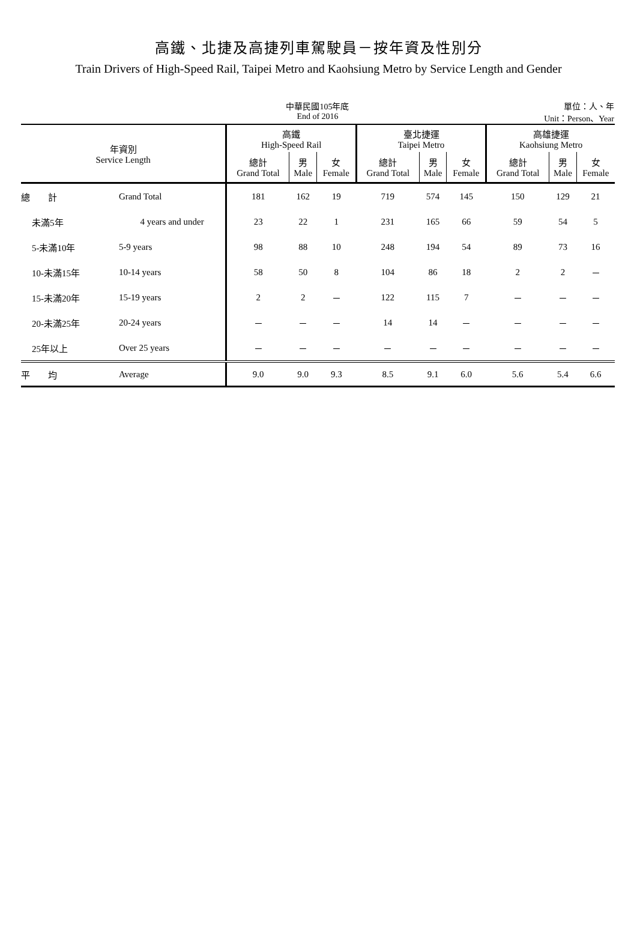高鐵、北捷及高捷列車駕駛員－按年資及性別分
Train Drivers of High-Speed Rail, Taipei Metro and Kaohsiung Metro by Service Length and Gender
中華民國105年底
End of 2016
單位：人、年
Unit：Person、Year
| 年資別 Service Length | | 高鐵 High-Speed Rail | | | 臺北捷運 Taipei Metro | | | 高雄捷運 Kaohsiung Metro | | |
| --- | --- | --- | --- | --- | --- | --- | --- | --- | --- | --- |
| | | 總計 Grand Total | 男 Male | 女 Female | 總計 Grand Total | 男 Male | 女 Female | 總計 Grand Total | 男 Male | 女 Female |
| 總 計 | Grand Total | 181 | 162 | 19 | 719 | 574 | 145 | 150 | 129 | 21 |
| 未滿5年 | 4 years and under | 23 | 22 | 1 | 231 | 165 | 66 | 59 | 54 | 5 |
| 5-未滿10年 | 5-9 years | 98 | 88 | 10 | 248 | 194 | 54 | 89 | 73 | 16 |
| 10-未滿15年 | 10-14 years | 58 | 50 | 8 | 104 | 86 | 18 | 2 | 2 | － |
| 15-未滿20年 | 15-19 years | 2 | 2 | － | 122 | 115 | 7 | － | － | － |
| 20-未滿25年 | 20-24 years | － | － | － | 14 | 14 | － | － | － | － |
| 25年以上 | Over 25 years | － | － | － | － | － | － | － | － | － |
| 平 均 | Average | 9.0 | 9.0 | 9.3 | 8.5 | 9.1 | 6.0 | 5.6 | 5.4 | 6.6 |